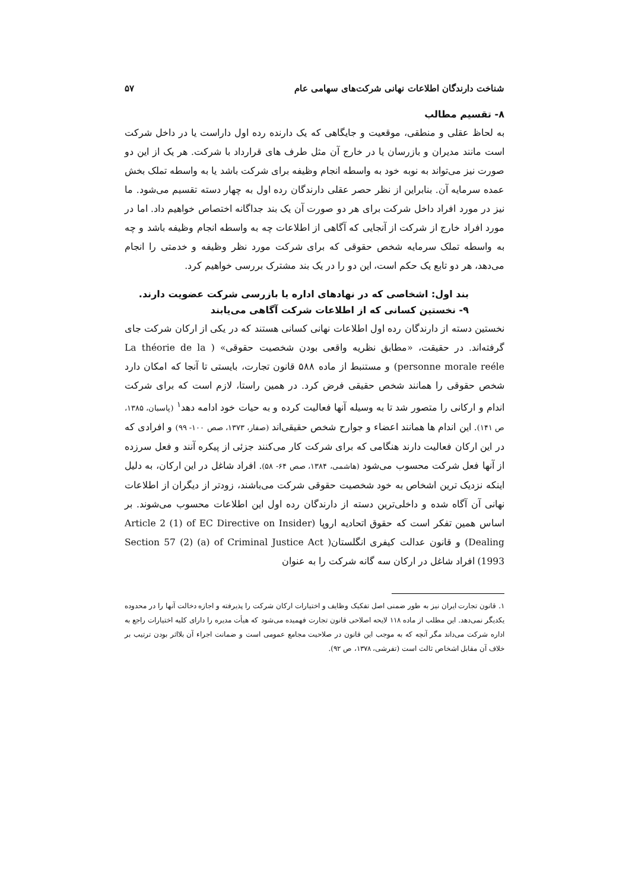شناخت دارندگان اطلاعات نهانی شرکت‌های سهامی عام ۵۷
۸- تقسیم مطالب
به لحاظ عقلی و منطقی، موقعیت و جایگاهی که یک دارنده رده اول داراست یا در داخل شرکت است مانند مدیران و بازرسان یا در خارج آن مثل طرف های قرارداد با شرکت. هر یک از این دو صورت نیز می‌تواند به نوبه خود به واسطه انجام وظیفه برای شرکت باشد یا به واسطه تملک بخش عمده سرمایه آن. بنابراین از نظر حصر عقلی دارندگان رده اول به چهار دسته تقسیم می‌شود. ما نیز در مورد افراد داخل شرکت برای هر دو صورت آن یک بند جداگانه اختصاص خواهیم داد. اما در مورد افراد خارج از شرکت از آنجایی که آگاهی از اطلاعات چه به واسطه انجام وظیفه باشد و چه به واسطه تملک سرمایه شخص حقوقی که برای شرکت مورد نظر وظیفه و خدمتی را انجام می‌دهد، هر دو تابع یک حکم است، این دو را در یک بند مشترک بررسی خواهیم کرد.
بند اول: اشخاصی که در نهادهای اداره یا بازرسی شرکت عضویت دارند.
۹- نخستین کسانی که از اطلاعات شرکت آگاهی می‌یابند
نخستین دسته از دارندگان رده اول اطلاعات نهانی کسانی هستند که در یکی از ارکان شرکت جای گرفته‌اند. در حقیقت، «مطابق نظریه واقعی بودن شخصیت حقوقی» ( La théorie de la personne morale reéle) و مستنبط از ماده ۵۸۸ قانون تجارت، بایستی تا آنجا که امکان دارد شخص حقوقی را همانند شخص حقیقی فرض کرد. در همین راستا، لازم است که برای شرکت اندام و ارکانی را متصور شد تا به وسیله آنها فعالیت کرده و به حیات خود ادامه دهد<sup>۱</sup> (پاسبان، ۱۳۸۵، ص ۱۴۱). این اندام ها همانند اعضاء و جوارح شخص حقیقی‌اند (صفار، ۱۳۷۳، صص ۱۰۰- ۹۹) و افرادی که در این ارکان فعالیت دارند هنگامی که برای شرکت کار می‌کنند جزئی از پیکره آنند و فعل سرزده از آنها فعل شرکت محسوب می‌شود (هاشمی، ۱۳۸۴، صص ۶۴- ۵۸). افراد شاغل در این ارکان، به دلیل اینکه نزدیک ترین اشخاص به خود شخصیت حقوقی شرکت می‌باشند، زودتر از دیگران از اطلاعات نهانی آن آگاه شده و داخلی‌ترین دسته از دارندگان رده اول این اطلاعات محسوب می‌شوند. بر اساس همین تفکر است که حقوق اتحادیه اروپا (Article 2 (1) of EC Directive on Insider Dealing) و قانون عدالت کیفری انگلستان( Section 57 (2) (a) of Criminal Justice Act 1993) افراد شاغل در ارکان سه گانه شرکت را به عنوان
۱. قانون تجارت ایران نیز به طور ضمنی اصل تفکیک وظایف و اختیارات ارکان شرکت را پذیرفته و اجازه دخالت آنها را در محدوده یکدیگر نمی‌دهد. این مطلب از ماده ۱۱۸ لایحه اصلاحی قانون تجارت فهمیده می‌شود که هیأت مدیره را دارای کلیه اختیارات راجع به اداره شرکت می‌داند مگر آنچه که به موجب این قانون در صلاحیت مجامع عمومی است و ضمانت اجراء آن بلااثر بودن ترتیب بر خلاف آن مقابل اشخاص ثالث است (تفرشی، ۱۳۷۸، ص ۹۲).